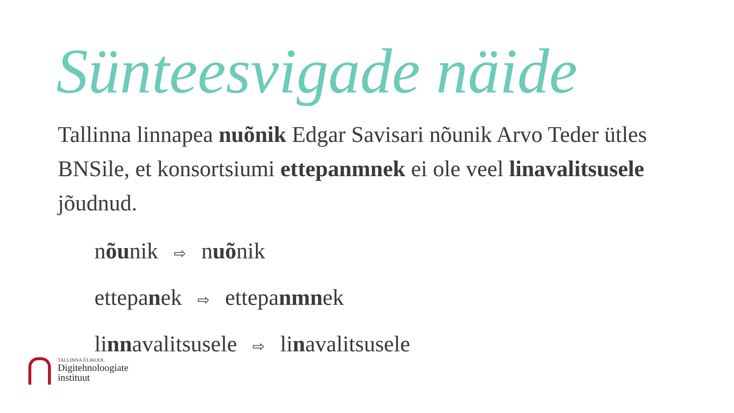Sünteesvigade näide
Tallinna linnapea nuõnik Edgar Savisari nõunik Arvo Teder ütles BNSile, et konsortsiumi ettepanmnek ei ole veel linavalitsusele jõudnud.
nõunik ⇨ nuõnik
ettepanek ⇨ ettepanmnek
linnavalitsusele ⇨ linavalitsusele
TALLINNA ÜLIKOOL
Digitehnoloogiate
instituut